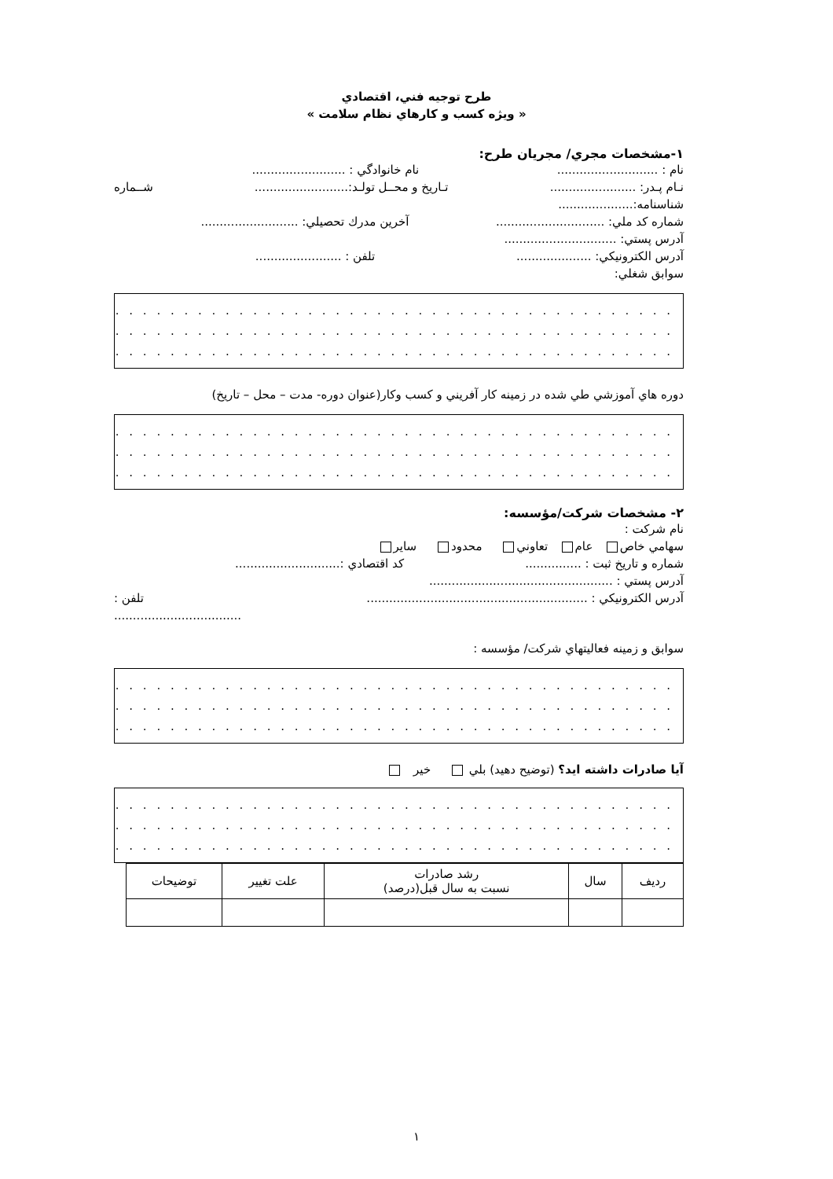طرح توجيه فني، اقتصادي
« ويژه كسب و كارهاي نظام سلامت »
١-مشخصات مجري/ مجريان طرح:
نام : ........................... نام خانوادگي : .........................
نـام پـدر: ....................... تـاريخ و محــل تولـد:......................... شــماره
شناسنامه:....................
شماره كد ملي: ............................. آخرين مدرك تحصيلي: ..........................
آدرس پستي: ..............................
آدرس الكترونيكي: .................... تلفن : .......................
سوابق شغلي:
. . . . . . . . . . . . . . . . . . . . . . . . . . . . . . . . . . . . . . . . . . . . . . . . . . . . . . .
. . . . . . . . . . . . . . . . . . . . . . . . . . . . . . . . . . . . . . . . . . . . . . . . . . . . . . .
. . . . . . . . . . . . . . . . . . . . . . . . . . . . . . . . . . . . . . . . . . . . . . . . . . . . . . .
دوره هاي آموزشي طي شده در زمينه كار آفريني و كسب وكار(عنوان دوره- مدت – محل – تاريخ)
. . . . . . . . . . . . . . . . . . . . . . . . . . . . . . . . . . . . . . . . . . . . . . . . . . . . . . .
. . . . . . . . . . . . . . . . . . . . . . . . . . . . . . . . . . . . . . . . . . . . . . . . . . . . . . .
. . . . . . . . . . . . . . . . . . . . . . . . . . . . . . . . . . . . . . . . . . . . . . . . . . . . . . .
٢- مشخصات شركت/مؤسسه:
نام شركت :
سهامي خاص عام تعاوني محدود ساير
شماره و تاريخ ثبت : ............... كد اقتصادي :............................
آدرس پستي : .................................................
آدرس الكترونيكي : ........................................................... تلفن :
..................................
سوابق و زمينه فعاليتهاي شركت/ مؤسسه :
. . . . . . . . . . . . . . . . . . . . . . . . . . . . . . . . . . . . . . . . . . . . . . . . . . . . . . .
. . . . . . . . . . . . . . . . . . . . . . . . . . . . . . . . . . . . . . . . . . . . . . . . . . . . . . .
. . . . . . . . . . . . . . . . . . . . . . . . . . . . . . . . . . . . . . . . . . . . . . . . . . . . . . .
آيا صادرات داشته ايد؟ (توضيح دهيد) بلي خير
. . . . . . . . . . . . . . . . . . . . . . . . . . . . . . . . . . . . . . . . . . . . . . . . . . . . . . .
. . . . . . . . . . . . . . . . . . . . . . . . . . . . . . . . . . . . . . . . . . . . . . . . . . . . . . .
. . . . . . . . . . . . . . . . . . . . . . . . . . . . . . . . . . . . . . . . . . . . . . . . . . . . . . .
| رديف | سال | رشد صادرات نسبت به سال قبل(درصد) | علت تغيير | توضيحات |
| --- | --- | --- | --- | --- |
١